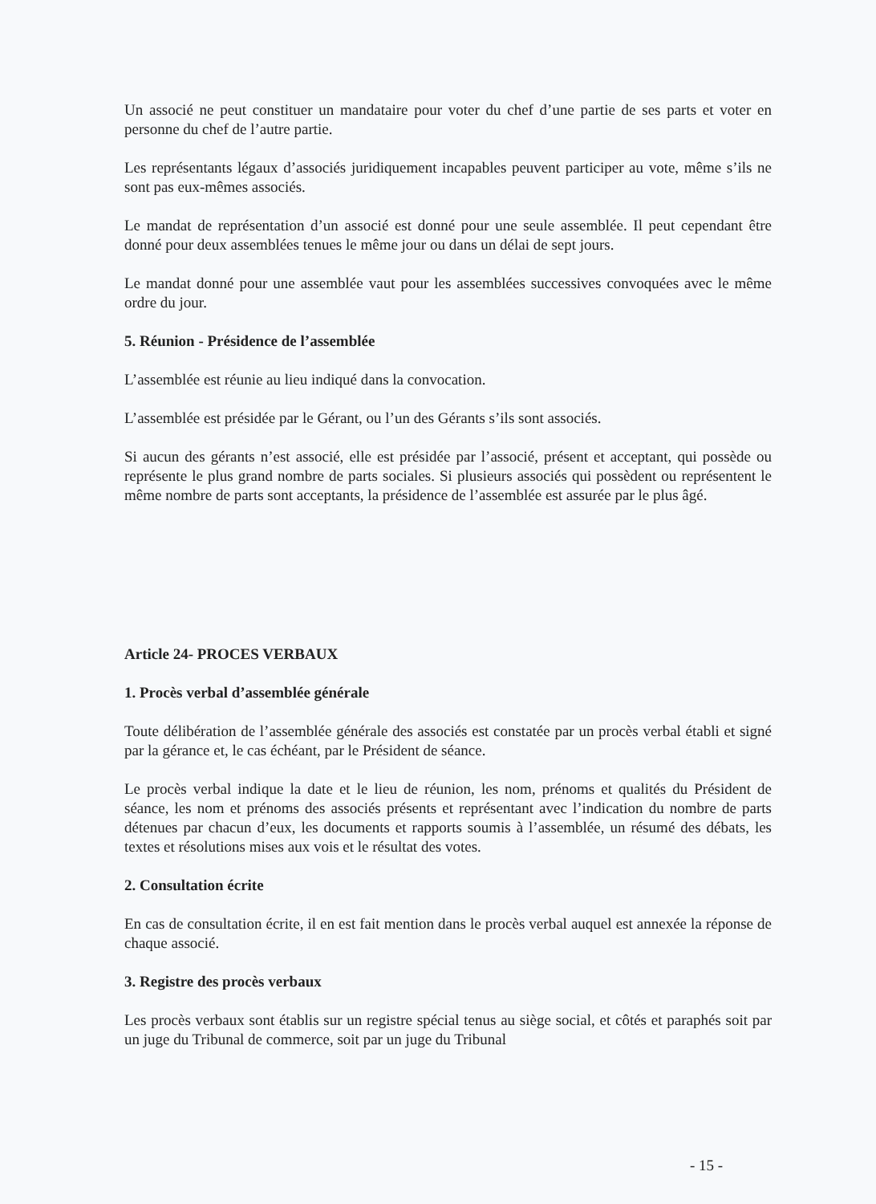Un associé ne peut constituer un mandataire pour voter du chef d’une partie de ses parts et voter en personne du chef de l’autre partie.
Les représentants légaux d’associés juridiquement incapables peuvent participer au vote, même s’ils ne sont pas eux-mêmes associés.
Le mandat de représentation d’un associé est donné pour une seule assemblée. Il peut cependant être donné pour deux assemblées tenues le même jour ou dans un délai de sept jours.
Le mandat donné pour une assemblée vaut pour les assemblées successives convoquées avec le même ordre du jour.
5. Réunion - Présidence de l’assemblée
L’assemblée est réunie au lieu indiqué dans la convocation.
L’assemblée est présidée par le Gérant, ou l’un des Gérants s’ils sont associés.
Si aucun des gérants n’est associé, elle est présidée par l’associé, présent et acceptant, qui possède ou représente le plus grand nombre de parts sociales. Si plusieurs associés qui possèdent ou représentent le même nombre de parts sont acceptants, la présidence de l’assemblée est assurée par le plus âgé.
Article 24- PROCES VERBAUX
1. Procès verbal d’assemblée générale
Toute délibération de l’assemblée générale des associés est constatée par un procès verbal établi et signé par la gérance et, le cas échéant, par le Président de séance.
Le procès verbal indique la date et le lieu de réunion, les nom, prénoms et qualités du Président de séance, les nom et prénoms des associés présents et représentant avec l’indication du nombre de parts détenues par chacun d’eux, les documents et rapports soumis à l’assemblée, un résumé des débats, les textes et résolutions mises aux vois et le résultat des votes.
2. Consultation écrite
En cas de consultation écrite, il en est fait mention dans le procès verbal auquel est annexée la réponse de chaque associé.
3. Registre des procès verbaux
Les procès verbaux sont établis sur un registre spécial tenus au siège social, et côtés et paraphés soit par un juge du Tribunal de commerce, soit par un juge du Tribunal
- 15 -